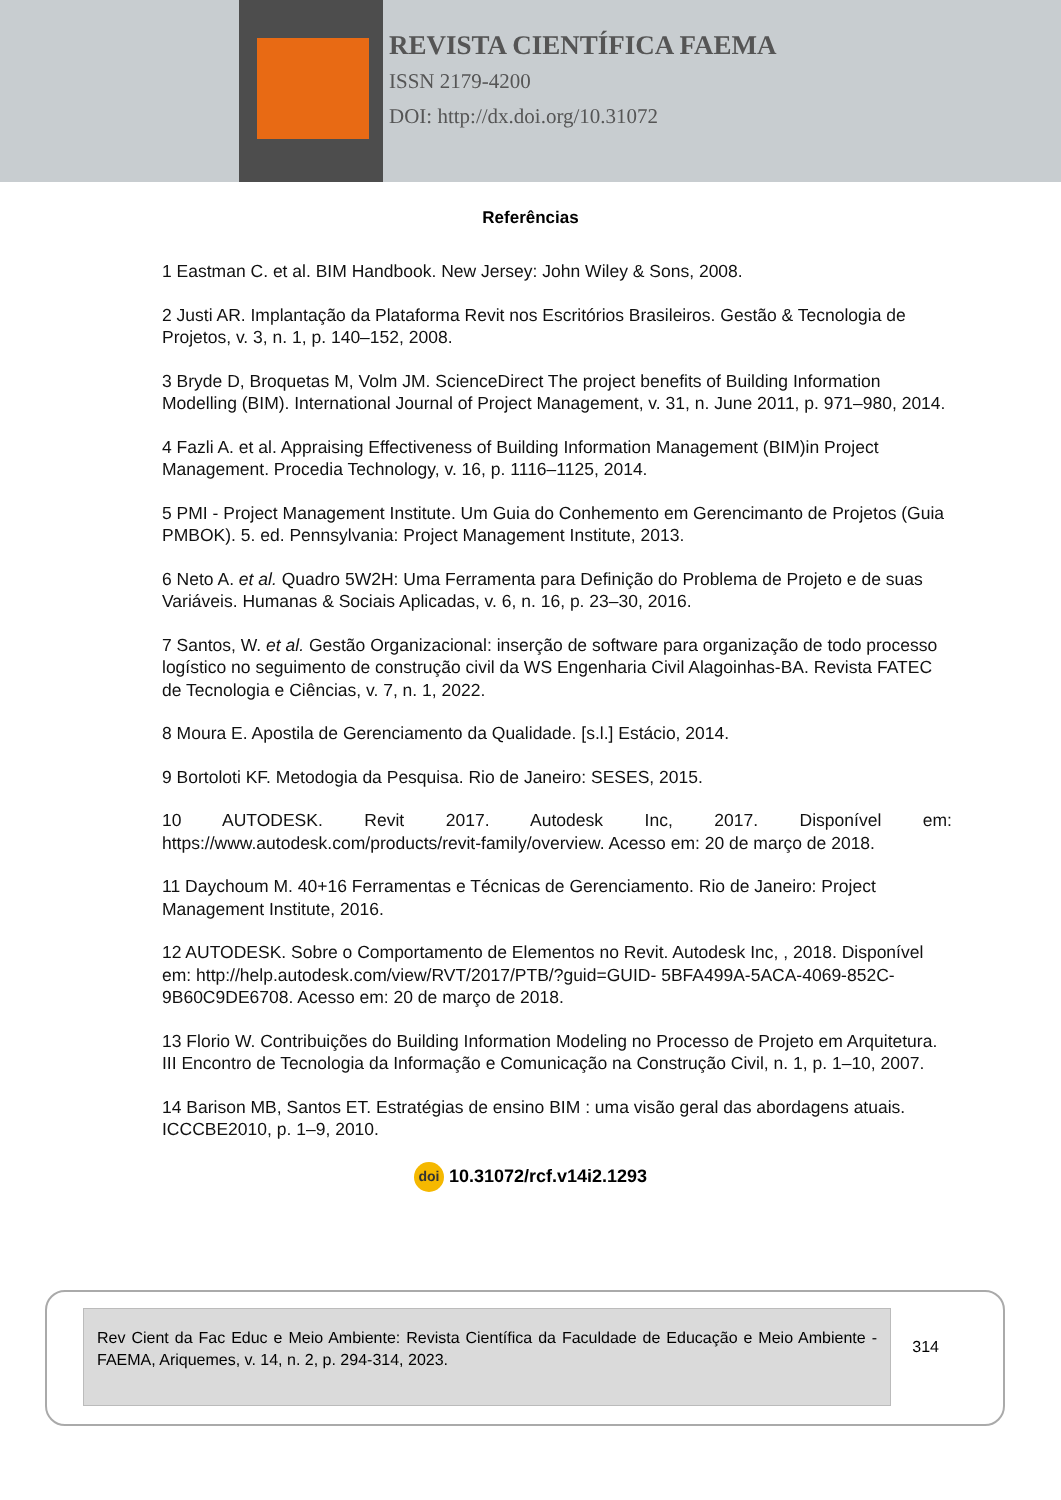REVISTA CIENTÍFICA FAEMA
ISSN 2179-4200
DOI: http://dx.doi.org/10.31072
Referências
1 Eastman C. et al. BIM Handbook. New Jersey: John Wiley & Sons, 2008.
2 Justi AR. Implantação da Plataforma Revit nos Escritórios Brasileiros. Gestão & Tecnologia de Projetos, v. 3, n. 1, p. 140–152, 2008.
3 Bryde D, Broquetas M, Volm JM. ScienceDirect The project benefits of Building Information Modelling (BIM). International Journal of Project Management, v. 31, n. June 2011, p. 971–980, 2014.
4 Fazli A. et al. Appraising Effectiveness of Building Information Management (BIM)in Project Management. Procedia Technology, v. 16, p. 1116–1125, 2014.
5 PMI - Project Management Institute. Um Guia do Conhemento em Gerencimanto de Projetos (Guia PMBOK). 5. ed. Pennsylvania: Project Management Institute, 2013.
6 Neto A. et al. Quadro 5W2H: Uma Ferramenta para Definição do Problema de Projeto e de suas Variáveis. Humanas & Sociais Aplicadas, v. 6, n. 16, p. 23–30, 2016.
7 Santos, W. et al. Gestão Organizacional: inserção de software para organização de todo processo logístico no seguimento de construção civil da WS Engenharia Civil Alagoinhas-BA. Revista FATEC de Tecnologia e Ciências, v. 7, n. 1, 2022.
8 Moura E. Apostila de Gerenciamento da Qualidade. [s.l.] Estácio, 2014.
9 Bortoloti KF. Metodogia da Pesquisa. Rio de Janeiro: SESES, 2015.
10 AUTODESK. Revit 2017. Autodesk Inc, 2017. Disponível em: https://www.autodesk.com/products/revit-family/overview. Acesso em: 20 de março de 2018.
11 Daychoum M. 40+16 Ferramentas e Técnicas de Gerenciamento. Rio de Janeiro: Project Management Institute, 2016.
12 AUTODESK. Sobre o Comportamento de Elementos no Revit. Autodesk Inc, , 2018. Disponível em: http://help.autodesk.com/view/RVT/2017/PTB/?guid=GUID- 5BFA499A-5ACA-4069-852C-9B60C9DE6708. Acesso em: 20 de março de 2018.
13 Florio W. Contribuições do Building Information Modeling no Processo de Projeto em Arquitetura. III Encontro de Tecnologia da Informação e Comunicação na Construção Civil, n. 1, p. 1–10, 2007.
14 Barison MB, Santos ET. Estratégias de ensino BIM : uma visão geral das abordagens atuais. ICCCBE2010, p. 1–9, 2010.
doi 10.31072/rcf.v14i2.1293
Rev Cient da Fac Educ e Meio Ambiente: Revista Científica da Faculdade de Educação e Meio Ambiente - FAEMA, Ariquemes, v. 14, n. 2, p. 294-314, 2023.
314